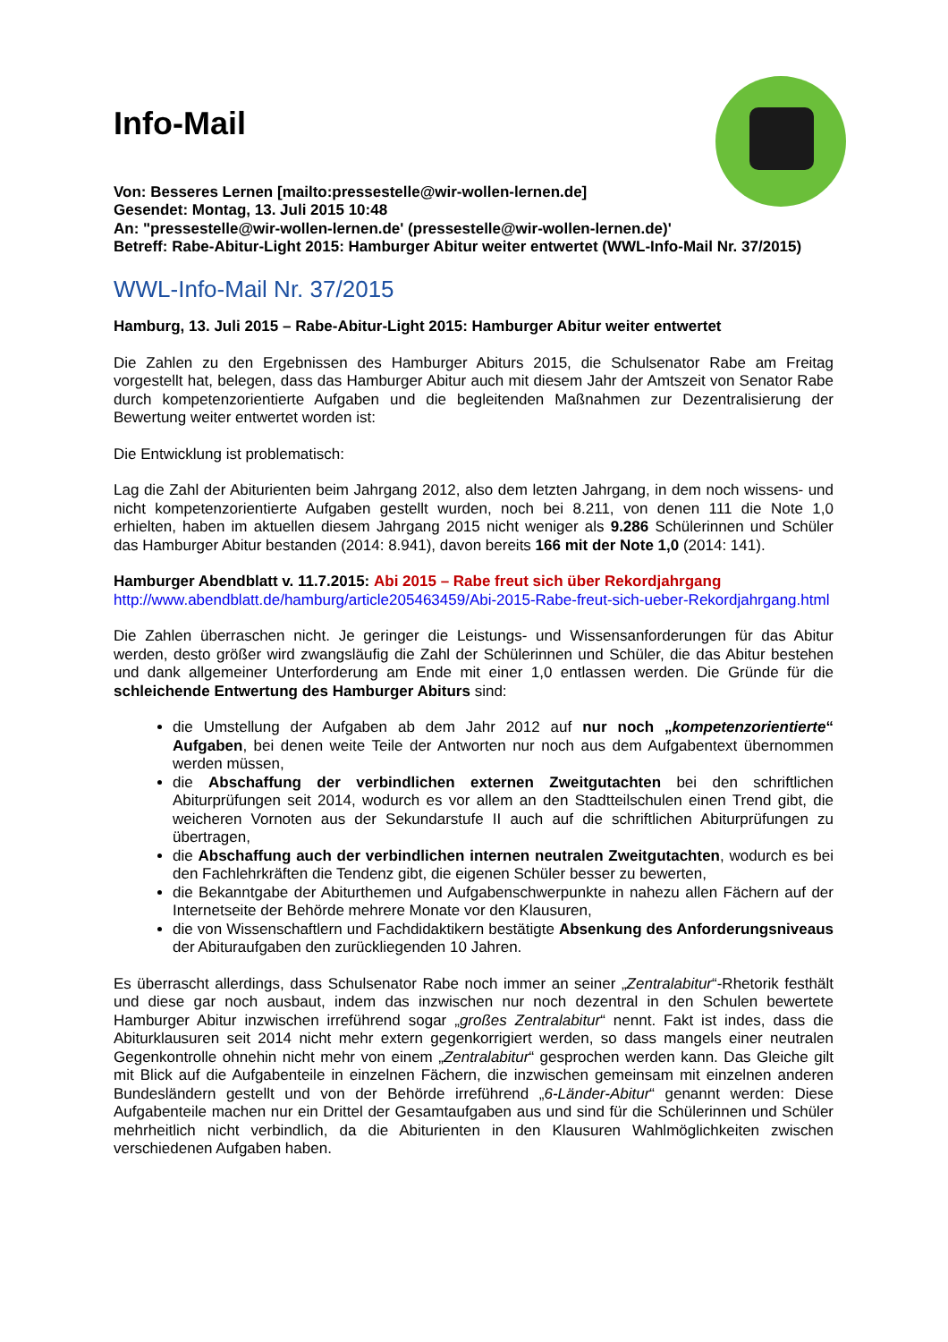Info-Mail
Von: Besseres Lernen [mailto:pressestelle@wir-wollen-lernen.de]
Gesendet: Montag, 13. Juli 2015 10:48
An: "pressestelle@wir-wollen-lernen.de' (pressestelle@wir-wollen-lernen.de)'
Betreff: Rabe-Abitur-Light 2015: Hamburger Abitur weiter entwertet (WWL-Info-Mail Nr. 37/2015)
WWL-Info-Mail Nr. 37/2015
Hamburg, 13. Juli 2015 – Rabe-Abitur-Light 2015: Hamburger Abitur weiter entwertet
Die Zahlen zu den Ergebnissen des Hamburger Abiturs 2015, die Schulsenator Rabe am Freitag vorgestellt hat, belegen, dass das Hamburger Abitur auch mit diesem Jahr der Amtszeit von Senator Rabe durch kompetenzorientierte Aufgaben und die begleitenden Maßnahmen zur Dezentralisierung der Bewertung weiter entwertet worden ist:
Die Entwicklung ist problematisch:
Lag die Zahl der Abiturienten beim Jahrgang 2012, also dem letzten Jahrgang, in dem noch wissens- und nicht kompetenzorientierte Aufgaben gestellt wurden, noch bei 8.211, von denen 111 die Note 1,0 erhielten, haben im aktuellen diesem Jahrgang 2015 nicht weniger als 9.286 Schülerinnen und Schüler das Hamburger Abitur bestanden (2014: 8.941), davon bereits 166 mit der Note 1,0 (2014: 141).
Hamburger Abendblatt v. 11.7.2015: Abi 2015 – Rabe freut sich über Rekordjahrgang
http://www.abendblatt.de/hamburg/article205463459/Abi-2015-Rabe-freut-sich-ueber-Rekordjahrgang.html
Die Zahlen überraschen nicht. Je geringer die Leistungs- und Wissensanforderungen für das Abitur werden, desto größer wird zwangsläufig die Zahl der Schülerinnen und Schüler, die das Abitur bestehen und dank allgemeiner Unterforderung am Ende mit einer 1,0 entlassen werden. Die Gründe für die schleichende Entwertung des Hamburger Abiturs sind:
die Umstellung der Aufgaben ab dem Jahr 2012 auf nur noch „kompetenzorientierte“ Aufgaben, bei denen weite Teile der Antworten nur noch aus dem Aufgabentext übernommen werden müssen,
die Abschaffung der verbindlichen externen Zweitgutachten bei den schriftlichen Abiturprüfungen seit 2014, wodurch es vor allem an den Stadtteilschulen einen Trend gibt, die weicheren Vornoten aus der Sekundarstufe II auch auf die schriftlichen Abiturprüfungen zu übertragen,
die Abschaffung auch der verbindlichen internen neutralen Zweitgutachten, wodurch es bei den Fachlehrkräften die Tendenz gibt, die eigenen Schüler besser zu bewerten,
die Bekanntgabe der Abiturthemen und Aufgabenschwerpunkte in nahezu allen Fächern auf der Internetseite der Behörde mehrere Monate vor den Klausuren,
die von Wissenschaftlern und Fachdidaktikern bestätigte Absenkung des Anforderungsniveaus der Abituraufgaben den zurückliegenden 10 Jahren.
Es überrascht allerdings, dass Schulsenator Rabe noch immer an seiner „Zentralabitur“-Rhetorik festhält und diese gar noch ausbaut, indem das inzwischen nur noch dezentral in den Schulen bewertete Hamburger Abitur inzwischen irreführend sogar „großes Zentralabitur“ nennt. Fakt ist indes, dass die Abiturklausuren seit 2014 nicht mehr extern gegenkorrigiert werden, so dass mangels einer neutralen Gegenkontrolle ohnehin nicht mehr von einem „Zentralabitur“ gesprochen werden kann. Das Gleiche gilt mit Blick auf die Aufgabenteile in einzelnen Fächern, die inzwischen gemeinsam mit einzelnen anderen Bundesländern gestellt und von der Behörde irreführend „6-Länder-Abitur“ genannt werden: Diese Aufgabenteile machen nur ein Drittel der Gesamtaufgaben aus und sind für die Schülerinnen und Schüler mehrheitlich nicht verbindlich, da die Abiturienten in den Klausuren Wahlmöglichkeiten zwischen verschiedenen Aufgaben haben.